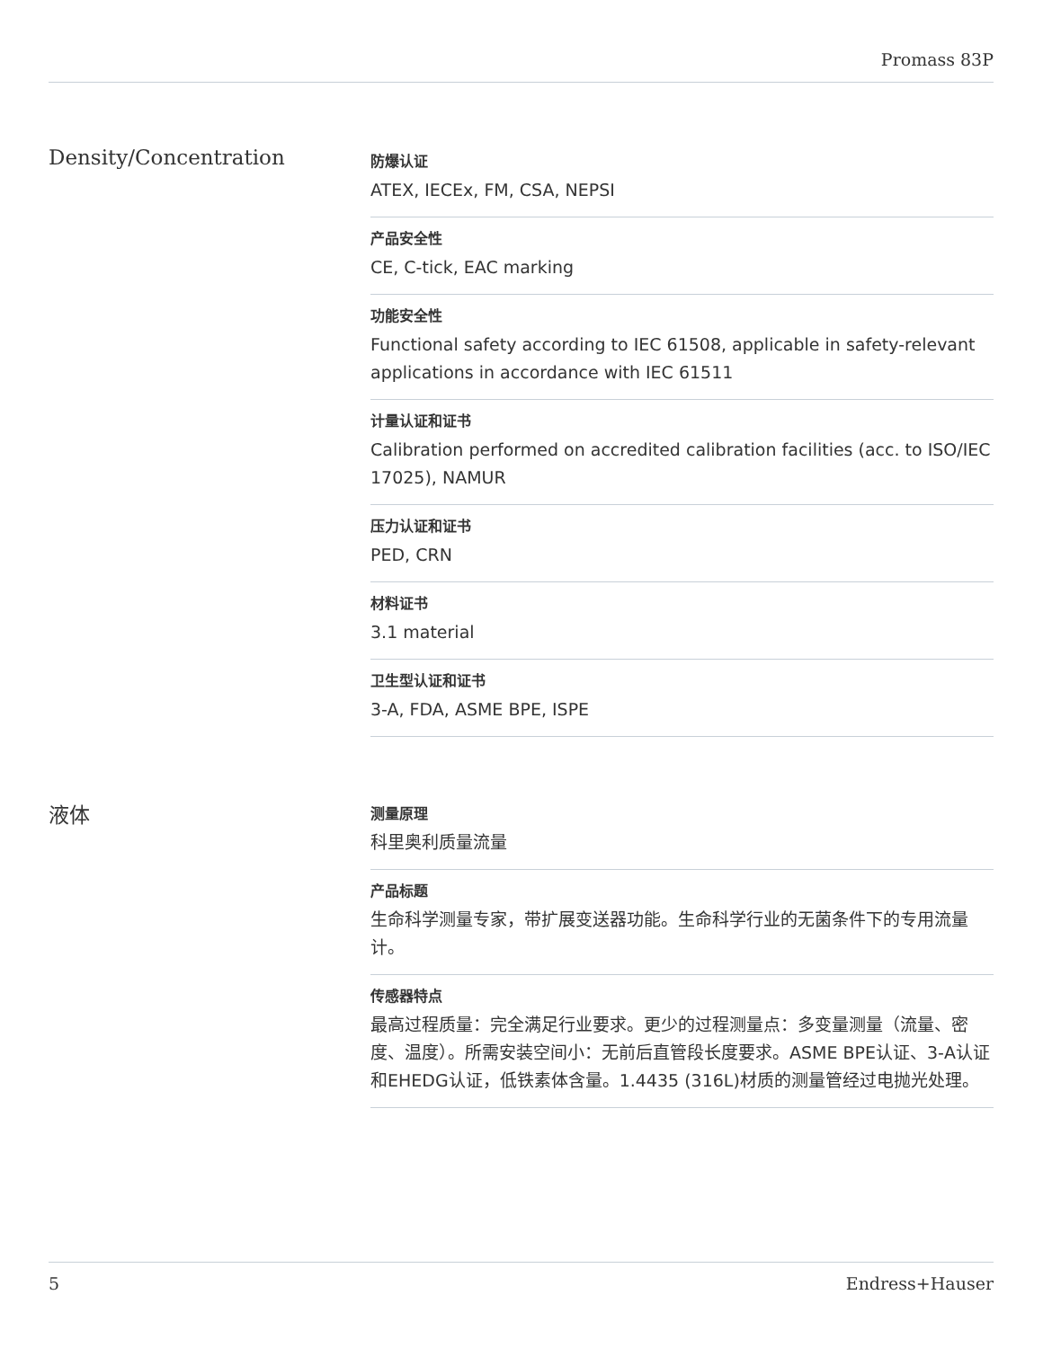Promass 83P
Density/Concentration
防爆认证
ATEX, IECEx, FM, CSA, NEPSI
产品安全性
CE, C-tick, EAC marking
功能安全性
Functional safety according to IEC 61508, applicable in safety-relevant applications in accordance with IEC 61511
计量认证和证书
Calibration performed on accredited calibration facilities (acc. to ISO/IEC 17025), NAMUR
压力认证和证书
PED, CRN
材料证书
3.1 material
卫生型认证和证书
3-A, FDA, ASME BPE, ISPE
液体
测量原理
科里奥利质量流量
产品标题
生命科学测量专家，带扩展变送器功能。生命科学行业的无菌条件下的专用流量计。
传感器特点
最高过程质量：完全满足行业要求。更少的过程测量点：多变量测量（流量、密度、温度）。所需安装空间小：无前后直管段长度要求。ASME BPE认证、3-A认证和EHEDG认证，低铁素体含量。1.4435 (316L)材质的测量管经过电抛光处理。
5 Endress+Hauser